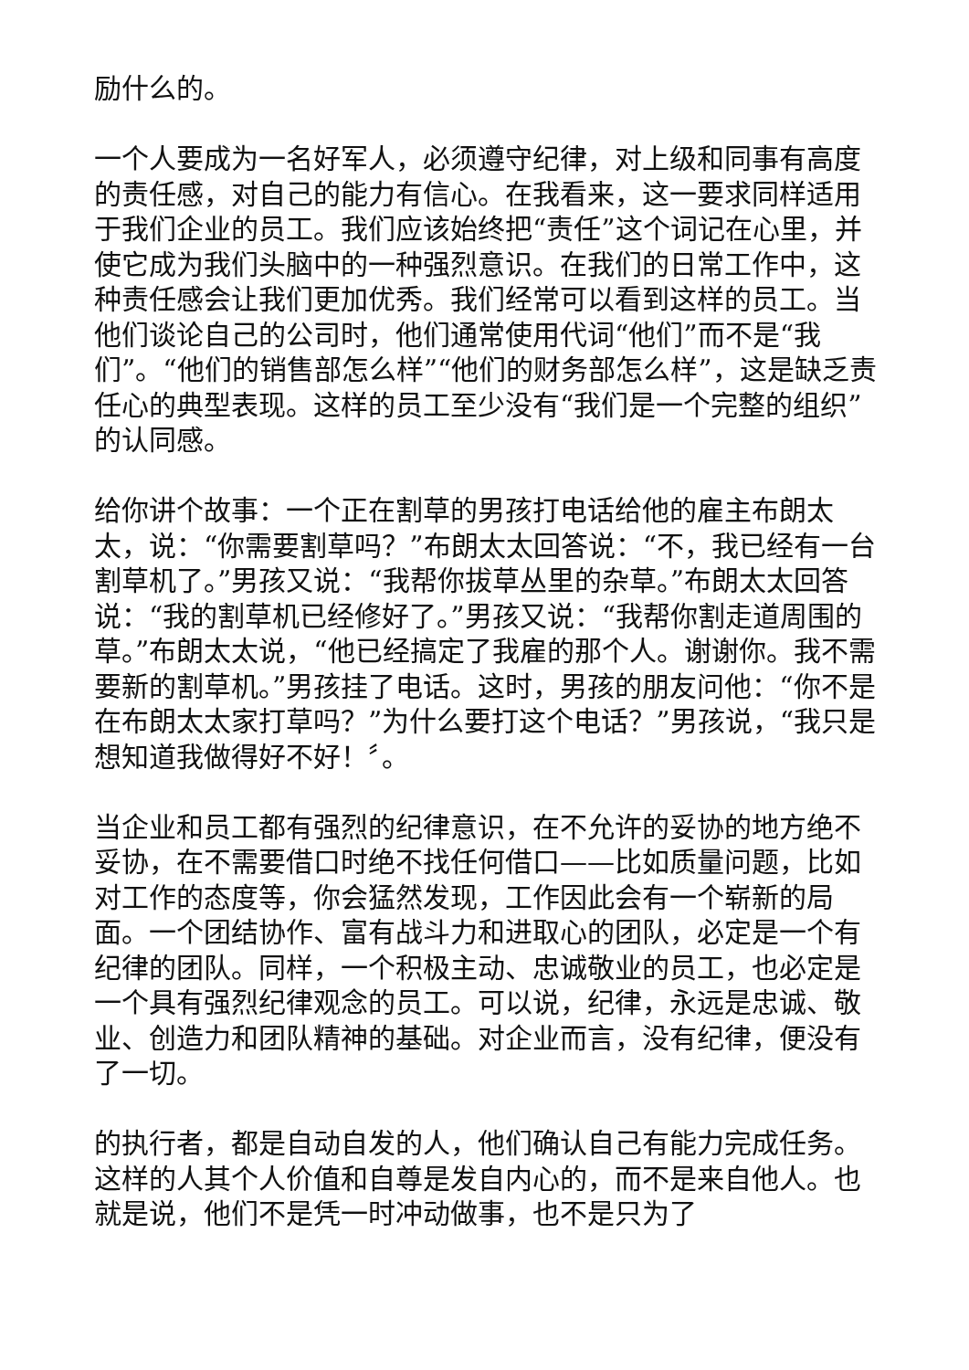励什么的。
一个人要成为一名好军人，必须遵守纪律，对上级和同事有高度的责任感，对自己的能力有信心。在我看来，这一要求同样适用于我们企业的员工。我们应该始终把“责任”这个词记在心里，并使它成为我们头脑中的一种强烈意识。在我们的日常工作中，这种责任感会让我们更加优秀。我们经常可以看到这样的员工。当他们谈论自己的公司时，他们通常使用代词“他们”而不是“我们”。“他们的销售部怎么样”“他们的财务部怎么样”，这是缺乏责任心的典型表现。这样的员工至少没有“我们是一个完整的组织”的认同感。
给你讲个故事：一个正在割草的男孩打电话给他的雇主布朗太太，说：“你需要割草吗？”布朗太太回答说：“不，我已经有一台割草机了。”男孩又说：“我帮你拔草丛里的杂草。”布朗太太回答说：“我的割草机已经修好了。”男孩又说：“我帮你割走道周围的草。”布朗太太说，“他已经搞定了我雇的那个人。谢谢你。我不需要新的割草机。”男孩挂了电话。这时，男孩的朋友问他：“你不是在布朗太太家打草吗？”为什么要打这个电话？”男孩说，“我只是想知道我做得好不好！〞。
当企业和员工都有强烈的纪律意识，在不允许的妥协的地方绝不妥协，在不需要借口时绝不找任何借口——比如质量问题，比如对工作的态度等，你会猛然发现，工作因此会有一个崭新的局面。一个团结协作、富有战斗力和进取心的团队，必定是一个有纪律的团队。同样，一个积极主动、忠诚敬业的员工，也必定是一个具有强烈纪律观念的员工。可以说，纪律，永远是忠诚、敬业、创造力和团队精神的基础。对企业而言，没有纪律，便没有了一切。
的执行者，都是自动自发的人，他们确认自己有能力完成任务。这样的人其个人价值和自尊是发自内心的，而不是来自他人。也就是说，他们不是凭一时冲动做事，也不是只为了